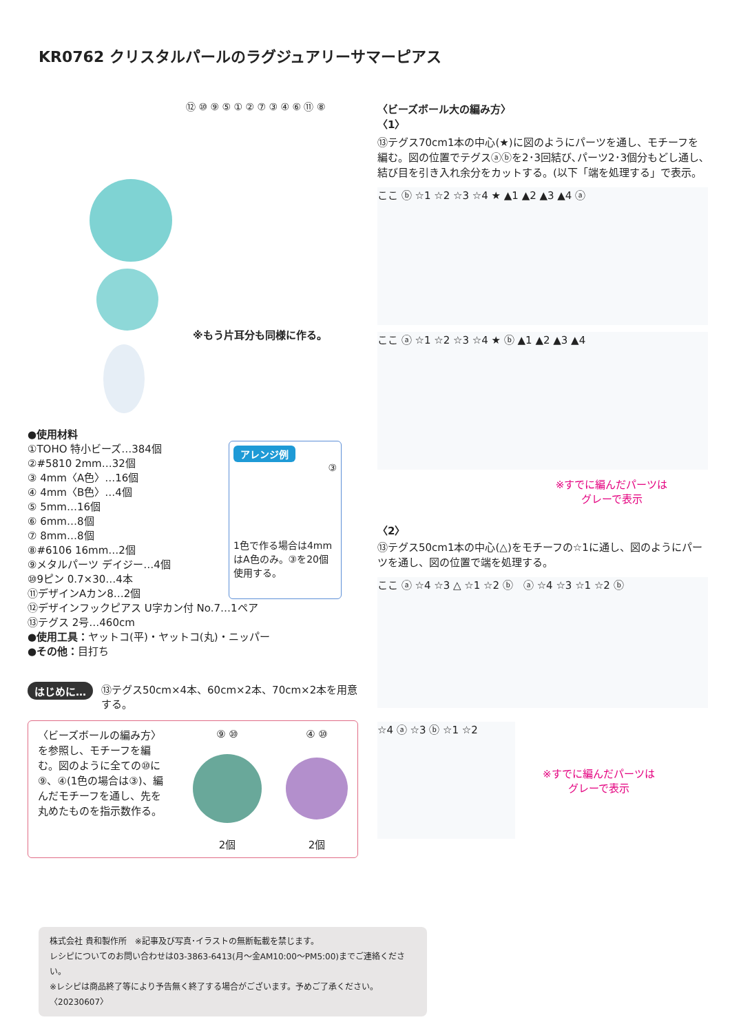KR0762 クリスタルパールのラグジュアリーサマーピアス
⑫ ⑩ ⑨ ⑤ ① ② ⑦ ③ ④ ⑥ ⑪ ⑧
※もう片耳分も同様に作る。
●使用材料
①TOHO 特小ビーズ…384個
②#5810 2mm…32個
③ 4mm〈A色〉…16個
④ 4mm〈B色〉…4個
⑤ 5mm…16個
⑥ 6mm…8個
⑦ 8mm…8個
⑧#6106 16mm…2個
⑨メタルパーツ デイジー…4個
⑩9ピン 0.7×30…4本
⑪デザインAカン8…2個
⑫デザインフックピアス U字カン付 No.7…1ペア
⑬テグス 2号…460cm
●使用工具：ヤットコ(平)・ヤットコ(丸)・ニッパー
●その他：目打ち
アレンジ例
③
1色で作る場合は4mmはA色のみ。③を20個使用する。
はじめに… ⑬テグス50cm×4本、60cm×2本、70cm×2本を用意する。
〈ビーズボールの編み方〉を参照し、モチーフを編む。図のように全ての⑩に⑨、④(1色の場合は③)、編んだモチーフを通し、先を丸めたものを指示数作る。
⑨ ⑩
2個
④ ⑩
2個
〈ビーズボール大の編み方〉
〈1〉
⑬テグス70cm1本の中心(★)に図のようにパーツを通し、モチーフを編む。図の位置でテグスⓐⓑを2･3回結び､パーツ2･3個分もどし通し､結び目を引き入れ余分をカットする。(以下「端を処理する」で表示。
ここ ⓑ ☆1 ☆2 ☆3 ☆4 ★ ▲1 ▲2 ▲3 ▲4 ⓐ
ここ ⓐ ☆1 ☆2 ☆3 ☆4 ★ ⓑ ▲1 ▲2 ▲3 ▲4
※すでに編んだパーツは
グレーで表示
〈2〉
⑬テグス50cm1本の中心(△)をモチーフの☆1に通し、図のようにパーツを通し、図の位置で端を処理する。
ここ ⓐ ☆4 ☆3 △ ☆1 ☆2 ⓑ　ⓐ ☆4 ☆3 ☆1 ☆2 ⓑ
☆4 ⓐ ☆3 ⓑ ☆1 ☆2
※すでに編んだパーツは
グレーで表示
株式会社 貴和製作所　※記事及び写真･イラストの無断転載を禁じます。
レシピについてのお問い合わせは03-3863-6413(月～金AM10:00～PM5:00)までご連絡ください。
※レシピは商品終了等により予告無く終了する場合がございます。予めご了承ください。〈20230607〉